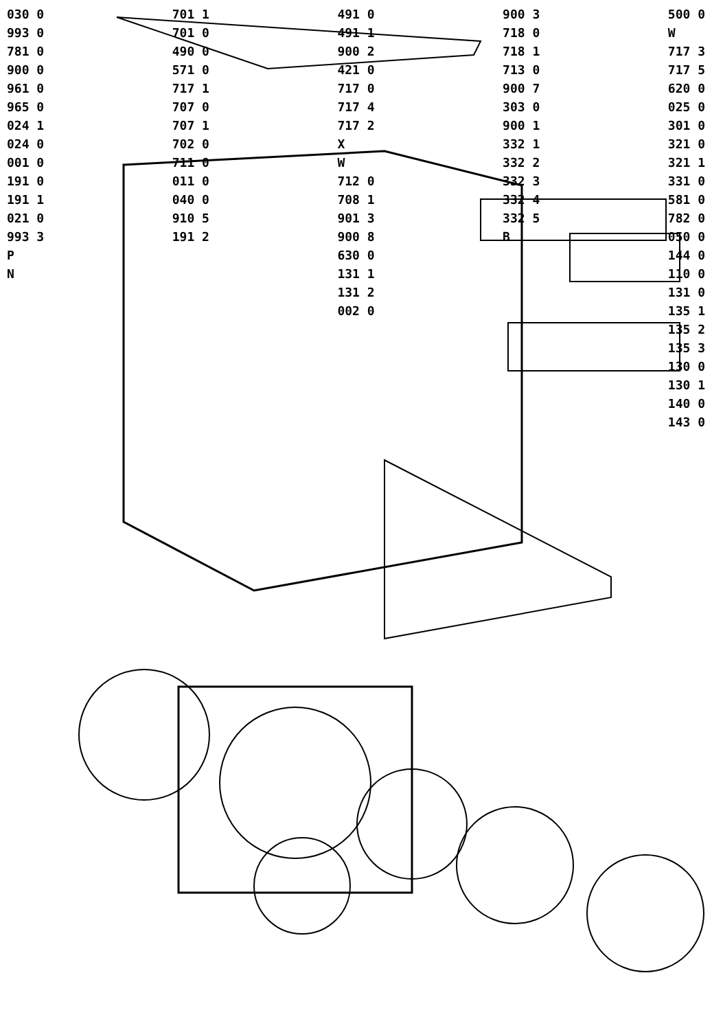030 0
993 0
781 0
900 0
961 0
965 0
024 1
024 0
001 0
191 0
191 1
021 0
993 3
P
N
701 1
701 0
490 0
571 0
717 1
707 0
707 1
702 0
711 0
011 0
040 0
910 5
191 2
491 0
491 1
900 2
421 0
717 0
717 4
717 2
X
W
712 0
708 1
901 3
900 8
630 0
131 1
131 2
002 0
900 3
718 0
718 1
713 0
900 7
303 0
900 1
332 1
332 2
332 3
332 4
332 5
B
500 0
W
717 3
717 5
620 0
025 0
301 0
321 0
321 1
331 0
581 0
782 0
050 0
144 0
110 0
131 0
135 1
135 2
135 3
130 0
130 1
140 0
143 0